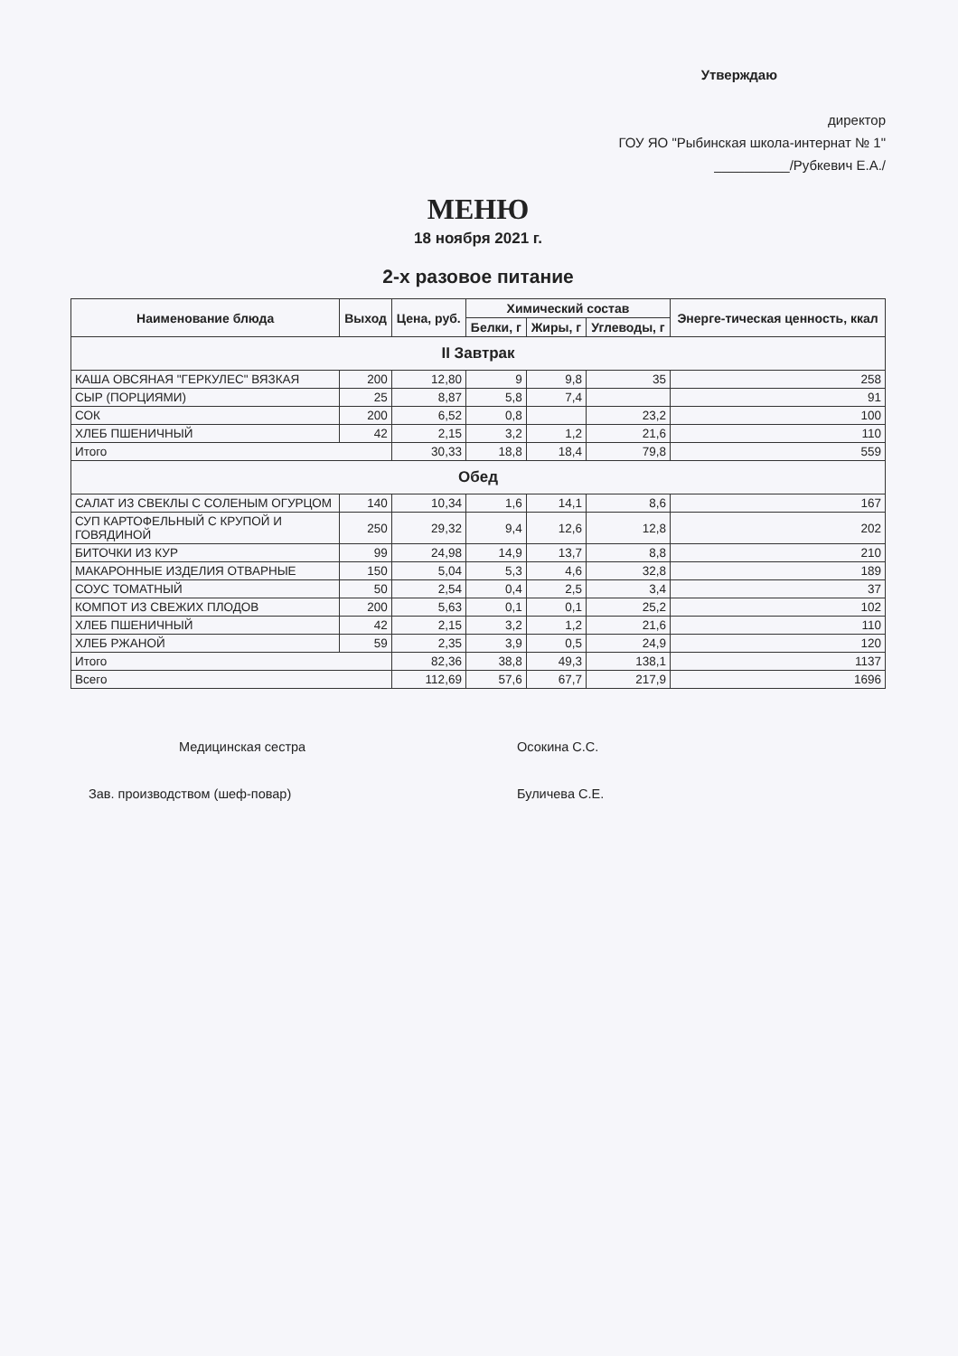Утверждаю
директор
ГОУ ЯО "Рыбинская школа-интернат № 1"
__________/Рубкевич Е.А./
МЕНЮ
18 ноября 2021 г.
2-х разовое питание
| Наименование блюда | Выход | Цена, руб. | Химический состав | | | Энерге-тическая ценность, ккал |
| --- | --- | --- | --- | --- | --- | --- |
| | | | Белки, г | Жиры, г | Углеводы, г | |
| II Завтрак | | | | | | |
| КАША ОВСЯНАЯ "ГЕРКУЛЕС" ВЯЗКАЯ | 200 | 12,80 | 9 | 9,8 | 35 | 258 |
| СЫР (ПОРЦИЯМИ) | 25 | 8,87 | 5,8 | 7,4 | | 91 |
| СОК | 200 | 6,52 | 0,8 | | 23,2 | 100 |
| ХЛЕБ ПШЕНИЧНЫЙ | 42 | 2,15 | 3,2 | 1,2 | 21,6 | 110 |
| Итого | | 30,33 | 18,8 | 18,4 | 79,8 | 559 |
| Обед | | | | | | |
| САЛАТ ИЗ СВЕКЛЫ С СОЛЕНЫМ ОГУРЦОМ | 140 | 10,34 | 1,6 | 14,1 | 8,6 | 167 |
| СУП КАРТОФЕЛЬНЫЙ С КРУПОЙ И ГОВЯДИНОЙ | 250 | 29,32 | 9,4 | 12,6 | 12,8 | 202 |
| БИТОЧКИ ИЗ КУР | 99 | 24,98 | 14,9 | 13,7 | 8,8 | 210 |
| МАКАРОННЫЕ ИЗДЕЛИЯ ОТВАРНЫЕ | 150 | 5,04 | 5,3 | 4,6 | 32,8 | 189 |
| СОУС ТОМАТНЫЙ | 50 | 2,54 | 0,4 | 2,5 | 3,4 | 37 |
| КОМПОТ ИЗ СВЕЖИХ ПЛОДОВ | 200 | 5,63 | 0,1 | 0,1 | 25,2 | 102 |
| ХЛЕБ ПШЕНИЧНЫЙ | 42 | 2,15 | 3,2 | 1,2 | 21,6 | 110 |
| ХЛЕБ РЖАНОЙ | 59 | 2,35 | 3,9 | 0,5 | 24,9 | 120 |
| Итого | | 82,36 | 38,8 | 49,3 | 138,1 | 1137 |
| Всего | | 112,69 | 57,6 | 67,7 | 217,9 | 1696 |
Медицинская сестра Осокина С.С.
Зав. производством (шеф-повар) Буличева С.Е.